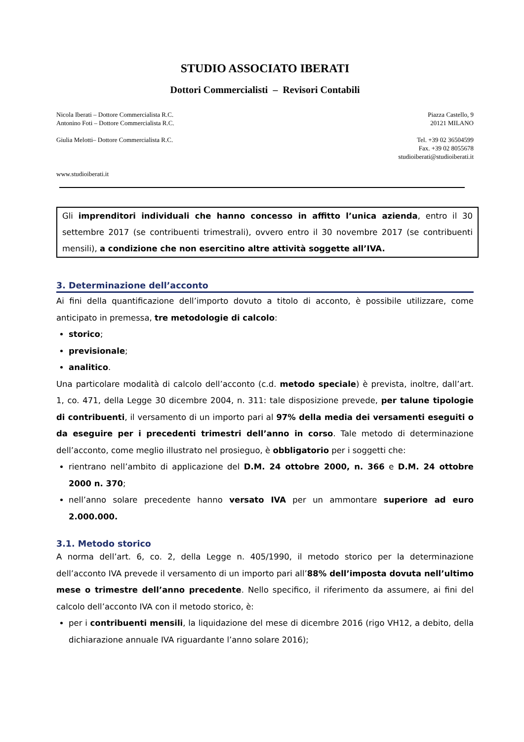STUDIO ASSOCIATO IBERATI
Dottori Commercialisti – Revisori Contabili
Nicola Iberati – Dottore Commercialista R.C.
Antonino Foti – Dottore Commercialista R.C.
Giulia Melotti– Dottore Commercialista R.C.
Piazza Castello, 9
20121 MILANO
Tel. +39 02 36504599
Fax. +39 02 8055678
studioiberati@studioiberati.it
www.studioiberati.it
Gli imprenditori individuali che hanno concesso in affitto l’unica azienda, entro il 30 settembre 2017 (se contribuenti trimestrali), ovvero entro il 30 novembre 2017 (se contribuenti mensili), a condizione che non esercitino altre attività soggette all’IVA.
3. Determinazione dell’acconto
Ai fini della quantificazione dell’importo dovuto a titolo di acconto, è possibile utilizzare, come anticipato in premessa, tre metodologie di calcolo:
storico;
previsionale;
analitico.
Una particolare modalità di calcolo dell’acconto (c.d. metodo speciale) è prevista, inoltre, dall’art. 1, co. 471, della Legge 30 dicembre 2004, n. 311: tale disposizione prevede, per talune tipologie di contribuenti, il versamento di un importo pari al 97% della media dei versamenti eseguiti o da eseguire per i precedenti trimestri dell’anno in corso. Tale metodo di determinazione dell’acconto, come meglio illustrato nel prosieguo, è obbligatorio per i soggetti che:
rientrano nell’ambito di applicazione del D.M. 24 ottobre 2000, n. 366 e D.M. 24 ottobre 2000 n. 370;
nell’anno solare precedente hanno versato IVA per un ammontare superiore ad euro 2.000.000.
3.1. Metodo storico
A norma dell’art. 6, co. 2, della Legge n. 405/1990, il metodo storico per la determinazione dell’acconto IVA prevede il versamento di un importo pari all’88% dell’imposta dovuta nell’ultimo mese o trimestre dell’anno precedente. Nello specifico, il riferimento da assumere, ai fini del calcolo dell’acconto IVA con il metodo storico, è:
per i contribuenti mensili, la liquidazione del mese di dicembre 2016 (rigo VH12, a debito, della dichiarazione annuale IVA riguardante l’anno solare 2016);